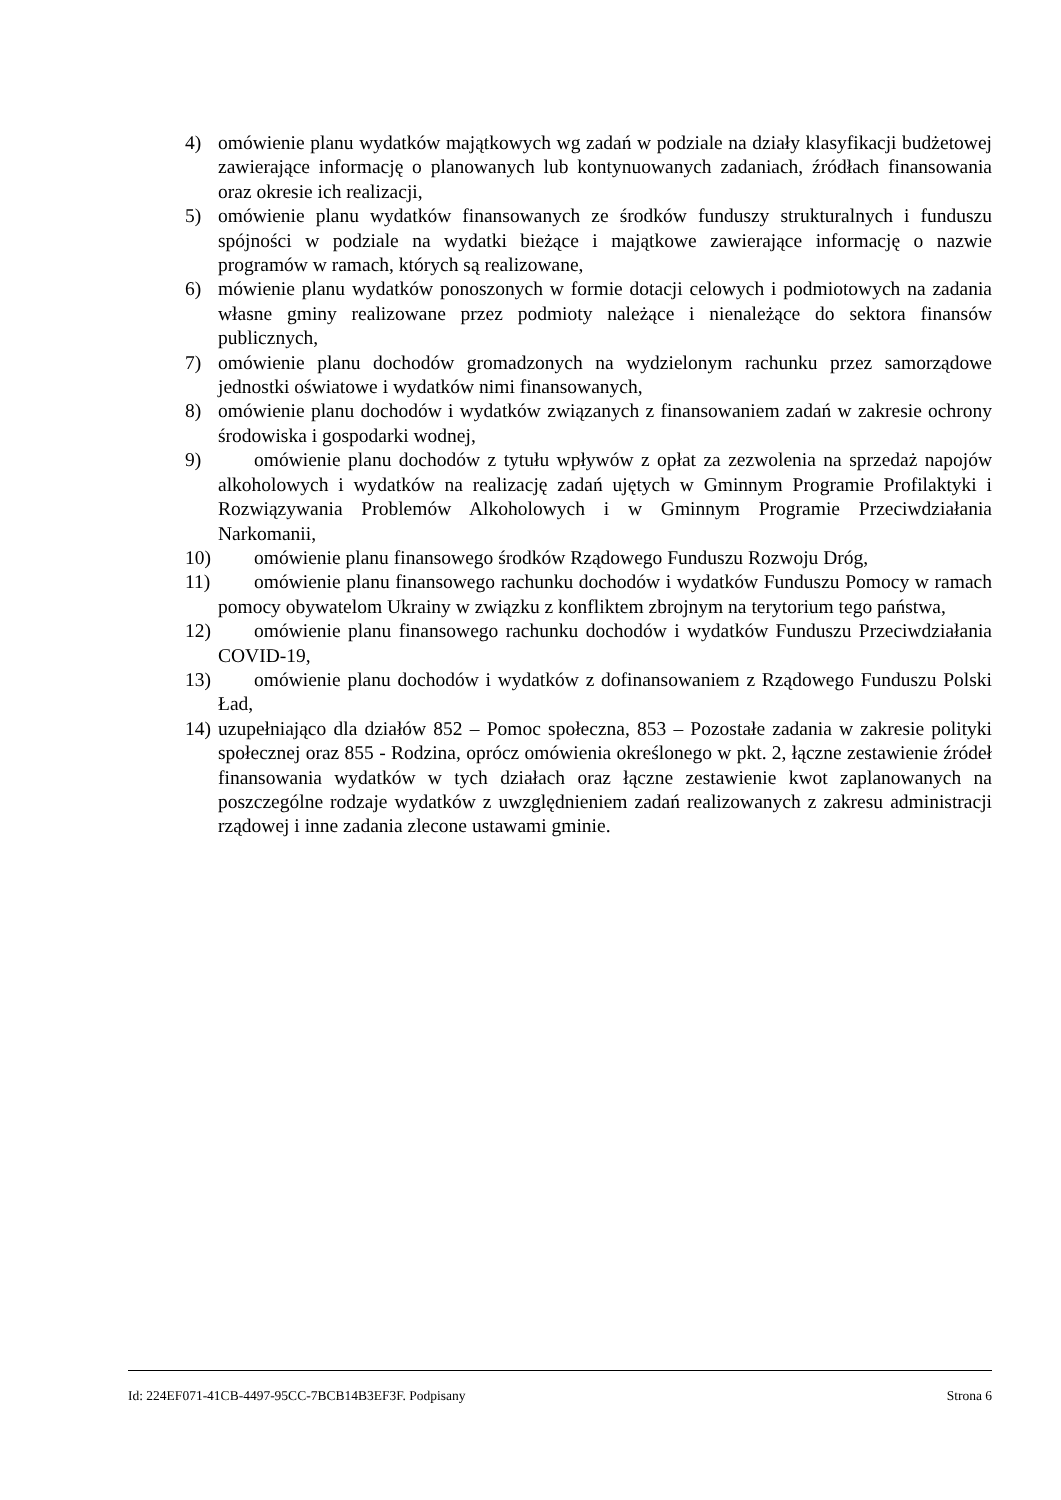4) omówienie planu wydatków majątkowych wg zadań w podziale na działy klasyfikacji budżetowej zawierające informację o planowanych lub kontynuowanych zadaniach, źródłach finansowania oraz okresie ich realizacji,
5) omówienie planu wydatków finansowanych ze środków funduszy strukturalnych i funduszu spójności w podziale na wydatki bieżące i majątkowe zawierające informację o nazwie programów w ramach, których są realizowane,
6) mówienie planu wydatków ponoszonych w formie dotacji celowych i podmiotowych na zadania własne gminy realizowane przez podmioty należące i nienależące do sektora finansów publicznych,
7) omówienie planu dochodów gromadzonych na wydzielonym rachunku przez samorządowe jednostki oświatowe i wydatków nimi finansowanych,
8) omówienie planu dochodów i wydatków związanych z finansowaniem zadań w zakresie ochrony środowiska i gospodarki wodnej,
9) omówienie planu dochodów z tytułu wpływów z opłat za zezwolenia na sprzedaż napojów alkoholowych i wydatków na realizację zadań ujętych w Gminnym Programie Profilaktyki i Rozwiązywania Problemów Alkoholowych i w Gminnym Programie Przeciwdziałania Narkomanii,
10) omówienie planu finansowego środków Rządowego Funduszu Rozwoju Dróg,
11) omówienie planu finansowego rachunku dochodów i wydatków Funduszu Pomocy w ramach pomocy obywatelom Ukrainy w związku z konfliktem zbrojnym na terytorium tego państwa,
12) omówienie planu finansowego rachunku dochodów i wydatków Funduszu Przeciwdziałania COVID-19,
13) omówienie planu dochodów i wydatków z dofinansowaniem z Rządowego Funduszu Polski Ład,
14) uzupełniająco dla działów 852 – Pomoc społeczna, 853 – Pozostałe zadania w zakresie polityki społecznej oraz 855 - Rodzina, oprócz omówienia określonego w pkt. 2, łączne zestawienie źródeł finansowania wydatków w tych działach oraz łączne zestawienie kwot zaplanowanych na poszczególne rodzaje wydatków z uwzględnieniem zadań realizowanych z zakresu administracji rządowej i inne zadania zlecone ustawami gminie.
Id: 224EF071-41CB-4497-95CC-7BCB14B3EF3F. Podpisany Strona 6